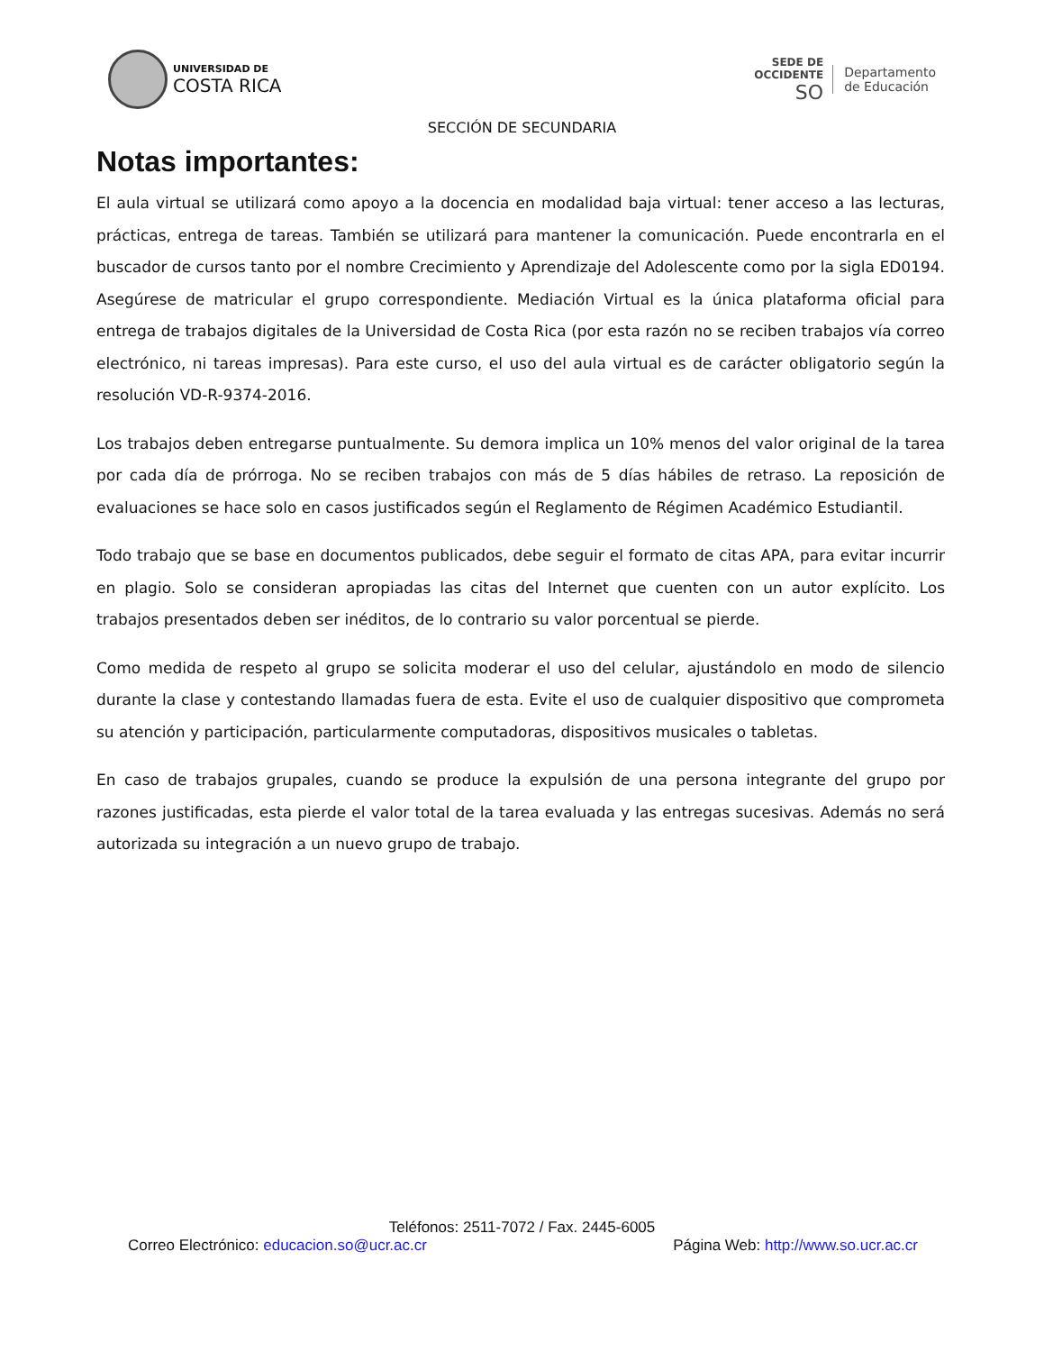UNIVERSIDAD DE
COSTA RICA
SEDE DE
OCCIDENTE
SO
Departamento
de Educación
SECCIÓN DE SECUNDARIA
Notas importantes:
El aula virtual se utilizará como apoyo a la docencia en modalidad baja virtual: tener acceso a las lecturas, prácticas, entrega de tareas. También se utilizará para mantener la comunicación. Puede encontrarla en el buscador de cursos tanto por el nombre Crecimiento y Aprendizaje del Adolescente como por la sigla ED0194. Asegúrese de matricular el grupo correspondiente. Mediación Virtual es la única plataforma oficial para entrega de trabajos digitales de la Universidad de Costa Rica (por esta razón no se reciben trabajos vía correo electrónico, ni tareas impresas). Para este curso, el uso del aula virtual es de carácter obligatorio según la resolución VD-R-9374-2016.
Los trabajos deben entregarse puntualmente. Su demora implica un 10% menos del valor original de la tarea por cada día de prórroga. No se reciben trabajos con más de 5 días hábiles de retraso. La reposición de evaluaciones se hace solo en casos justificados según el Reglamento de Régimen Académico Estudiantil.
Todo trabajo que se base en documentos publicados, debe seguir el formato de citas APA, para evitar incurrir en plagio. Solo se consideran apropiadas las citas del Internet que cuenten con un autor explícito. Los trabajos presentados deben ser inéditos, de lo contrario su valor porcentual se pierde.
Como medida de respeto al grupo se solicita moderar el uso del celular, ajustándolo en modo de silencio durante la clase y contestando llamadas fuera de esta. Evite el uso de cualquier dispositivo que comprometa su atención y participación, particularmente computadoras, dispositivos musicales o tabletas.
En caso de trabajos grupales, cuando se produce la expulsión de una persona integrante del grupo por razones justificadas, esta pierde el valor total de la tarea evaluada y las entregas sucesivas. Además no será autorizada su integración a un nuevo grupo de trabajo.
Teléfonos: 2511-7072 / Fax. 2445-6005
Correo Electrónico: educacion.so@ucr.ac.cr Página Web: http://www.so.ucr.ac.cr